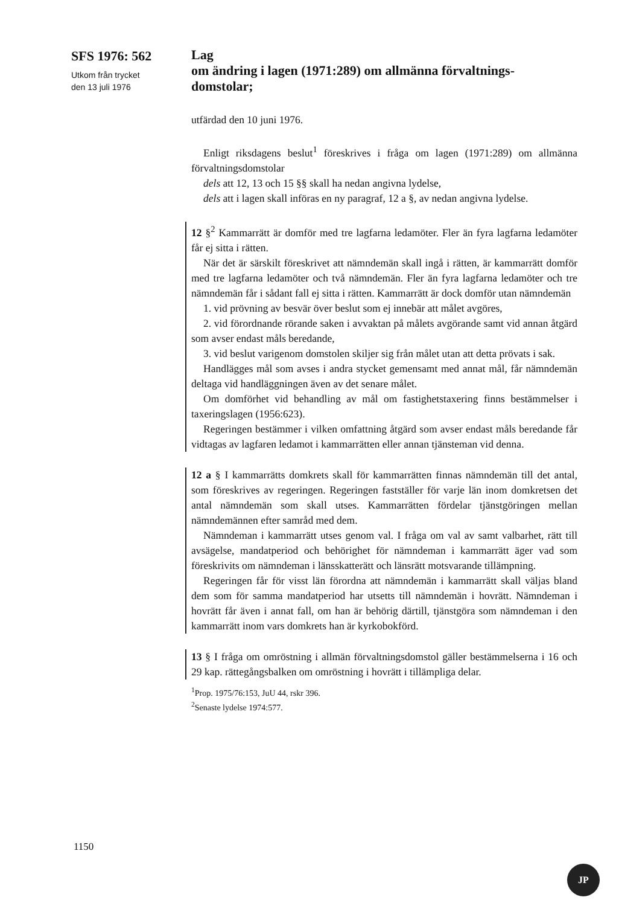SFS 1976: 562
Utkom från trycket
den 13 juli 1976
Lag
om ändring i lagen (1971:289) om allmänna förvaltnings-
domstolar;
utfärdad den 10 juni 1976.
Enligt riksdagens beslut<sup>1</sup> föreskrives i fråga om lagen (1971:289) om allmänna förvaltningsdomstolar
dels att 12, 13 och 15 §§ skall ha nedan angivna lydelse,
dels att i lagen skall införas en ny paragraf, 12 a §, av nedan angivna lydelse.
12 §<sup>2</sup> Kammarrätt är domför med tre lagfarna ledamöter. Fler än fyra lagfarna ledamöter får ej sitta i rätten.
När det är särskilt föreskrivet att nämndemän skall ingå i rätten, är kammarrätt domför med tre lagfarna ledamöter och två nämndemän. Fler än fyra lagfarna ledamöter och tre nämndemän får i sådant fall ej sitta i rätten. Kammarrätt är dock domför utan nämndemän
1. vid prövning av besvär över beslut som ej innebär att målet avgöres,
2. vid förordnande rörande saken i avvaktan på målets avgörande samt vid annan åtgärd som avser endast måls beredande,
3. vid beslut varigenom domstolen skiljer sig från målet utan att detta prövats i sak.
Handlägges mål som avses i andra stycket gemensamt med annat mål, får nämndemän deltaga vid handläggningen även av det senare målet.
Om domförhet vid behandling av mål om fastighetstaxering finns bestämmelser i taxeringslagen (1956:623).
Regeringen bestämmer i vilken omfattning åtgärd som avser endast måls beredande får vidtagas av lagfaren ledamot i kammarrätten eller annan tjänsteman vid denna.
12 a § I kammarrätts domkrets skall för kammarrätten finnas nämndemän till det antal, som föreskrives av regeringen. Regeringen fastställer för varje län inom domkretsen det antal nämndemän som skall utses. Kammarrätten fördelar tjänstgöringen mellan nämndemännen efter samråd med dem.
Nämndeman i kammarrätt utses genom val. I fråga om val av samt valbarhet, rätt till avsägelse, mandatperiod och behörighet för nämndeman i kammarrätt äger vad som föreskrivits om nämndeman i länsskatterätt och länsrätt motsvarande tillämpning.
Regeringen får för visst län förordna att nämndemän i kammarrätt skall väljas bland dem som för samma mandatperiod har utsetts till nämndemän i hovrätt. Nämndeman i hovrätt får även i annat fall, om han är behörig därtill, tjänstgöra som nämndeman i den kammarrätt inom vars domkrets han är kyrkobokförd.
13 § I fråga om omröstning i allmän förvaltningsdomstol gäller bestämmelserna i 16 och 29 kap. rättegångsbalken om omröstning i hovrätt i tillämpliga delar.
<sup>1</sup> Prop. 1975/76:153, JuU 44, rskr 396.
<sup>2</sup> Senaste lydelse 1974:577.
1150
JP